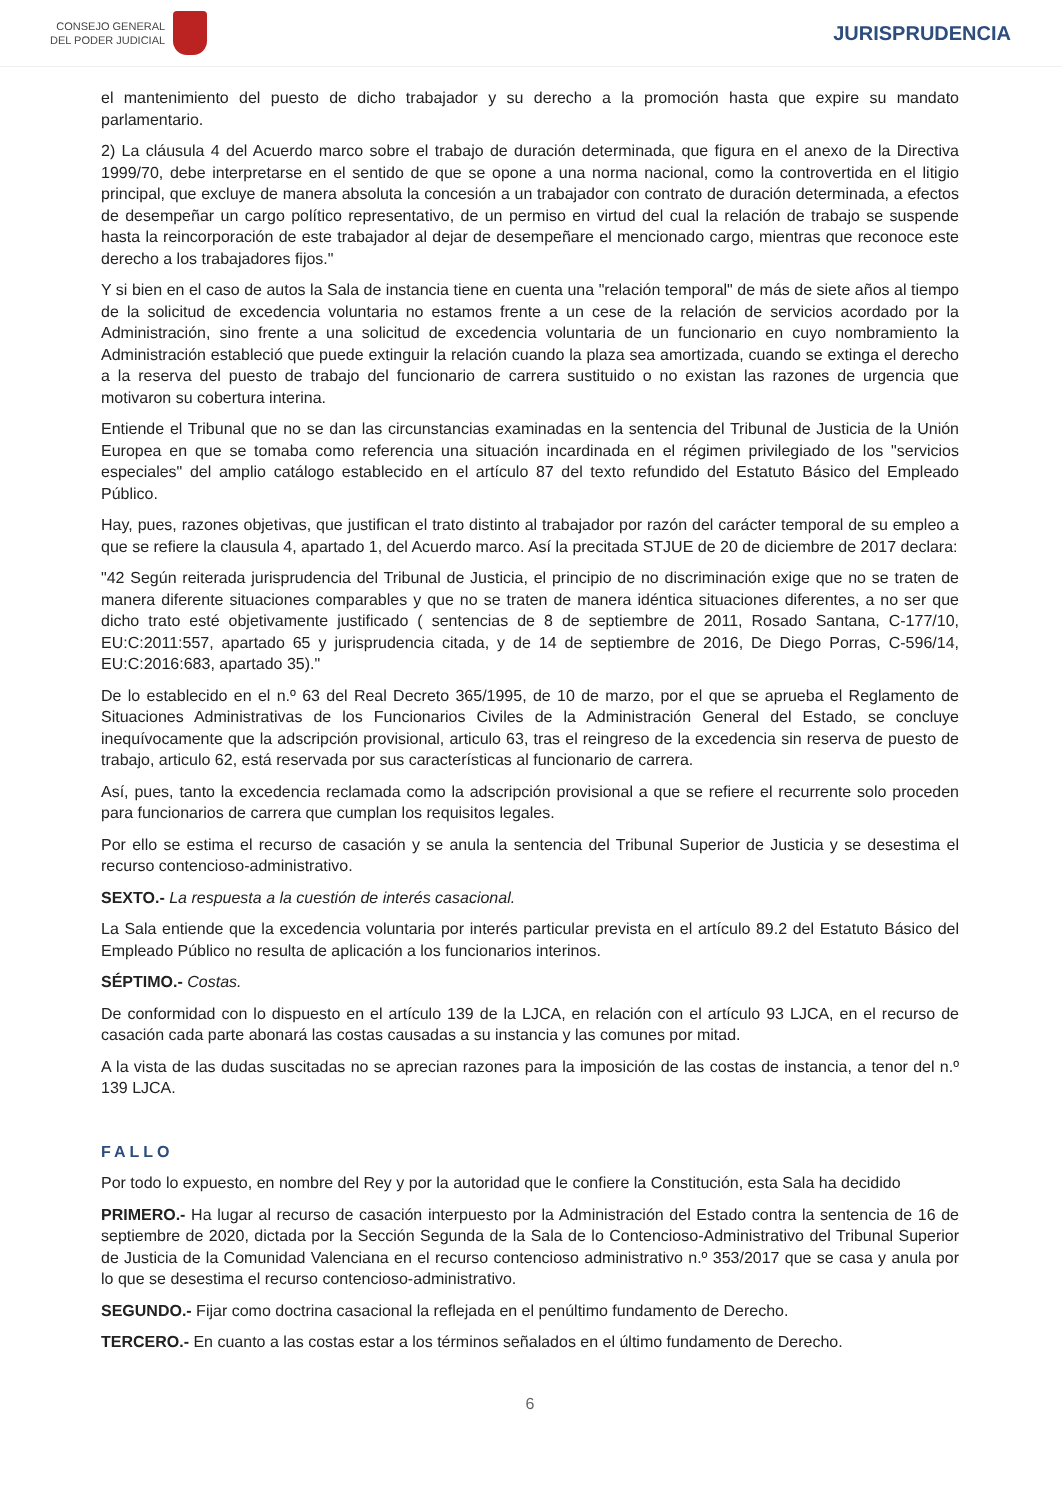CONSEJO GENERAL
DEL PODER JUDICIAL
JURISPRUDENCIA
el mantenimiento del puesto de dicho trabajador y su derecho a la promoción hasta que expire su mandato parlamentario.
2) La cláusula 4 del Acuerdo marco sobre el trabajo de duración determinada, que figura en el anexo de la Directiva 1999/70, debe interpretarse en el sentido de que se opone a una norma nacional, como la controvertida en el litigio principal, que excluye de manera absoluta la concesión a un trabajador con contrato de duración determinada, a efectos de desempeñar un cargo político representativo, de un permiso en virtud del cual la relación de trabajo se suspende hasta la reincorporación de este trabajador al dejar de desempeñare el mencionado cargo, mientras que reconoce este derecho a los trabajadores fijos."
Y si bien en el caso de autos la Sala de instancia tiene en cuenta una "relación temporal" de más de siete años al tiempo de la solicitud de excedencia voluntaria no estamos frente a un cese de la relación de servicios acordado por la Administración, sino frente a una solicitud de excedencia voluntaria de un funcionario en cuyo nombramiento la Administración estableció que puede extinguir la relación cuando la plaza sea amortizada, cuando se extinga el derecho a la reserva del puesto de trabajo del funcionario de carrera sustituido o no existan las razones de urgencia que motivaron su cobertura interina.
Entiende el Tribunal que no se dan las circunstancias examinadas en la sentencia del Tribunal de Justicia de la Unión Europea en que se tomaba como referencia una situación incardinada en el régimen privilegiado de los "servicios especiales" del amplio catálogo establecido en el artículo 87 del texto refundido del Estatuto Básico del Empleado Público.
Hay, pues, razones objetivas, que justifican el trato distinto al trabajador por razón del carácter temporal de su empleo a que se refiere la clausula 4, apartado 1, del Acuerdo marco. Así la precitada STJUE de 20 de diciembre de 2017 declara:
"42 Según reiterada jurisprudencia del Tribunal de Justicia, el principio de no discriminación exige que no se traten de manera diferente situaciones comparables y que no se traten de manera idéntica situaciones diferentes, a no ser que dicho trato esté objetivamente justificado ( sentencias de 8 de septiembre de 2011, Rosado Santana, C-177/10, EU:C:2011:557, apartado 65 y jurisprudencia citada, y de 14 de septiembre de 2016, De Diego Porras, C-596/14, EU:C:2016:683, apartado 35)."
De lo establecido en el n.º 63 del Real Decreto 365/1995, de 10 de marzo, por el que se aprueba el Reglamento de Situaciones Administrativas de los Funcionarios Civiles de la Administración General del Estado, se concluye inequívocamente que la adscripción provisional, articulo 63, tras el reingreso de la excedencia sin reserva de puesto de trabajo, articulo 62, está reservada por sus características al funcionario de carrera.
Así, pues, tanto la excedencia reclamada como la adscripción provisional a que se refiere el recurrente solo proceden para funcionarios de carrera que cumplan los requisitos legales.
Por ello se estima el recurso de casación y se anula la sentencia del Tribunal Superior de Justicia y se desestima el recurso contencioso-administrativo.
SEXTO.- La respuesta a la cuestión de interés casacional.
La Sala entiende que la excedencia voluntaria por interés particular prevista en el artículo 89.2 del Estatuto Básico del Empleado Público no resulta de aplicación a los funcionarios interinos.
SÉPTIMO.- Costas.
De conformidad con lo dispuesto en el artículo 139 de la LJCA, en relación con el artículo 93 LJCA, en el recurso de casación cada parte abonará las costas causadas a su instancia y las comunes por mitad.
A la vista de las dudas suscitadas no se aprecian razones para la imposición de las costas de instancia, a tenor del n.º 139 LJCA.
FALLO
Por todo lo expuesto, en nombre del Rey y por la autoridad que le confiere la Constitución, esta Sala ha decidido
PRIMERO.- Ha lugar al recurso de casación interpuesto por la Administración del Estado contra la sentencia de 16 de septiembre de 2020, dictada por la Sección Segunda de la Sala de lo Contencioso-Administrativo del Tribunal Superior de Justicia de la Comunidad Valenciana en el recurso contencioso administrativo n.º 353/2017 que se casa y anula por lo que se desestima el recurso contencioso-administrativo.
SEGUNDO.- Fijar como doctrina casacional la reflejada en el penúltimo fundamento de Derecho.
TERCERO.- En cuanto a las costas estar a los términos señalados en el último fundamento de Derecho.
6